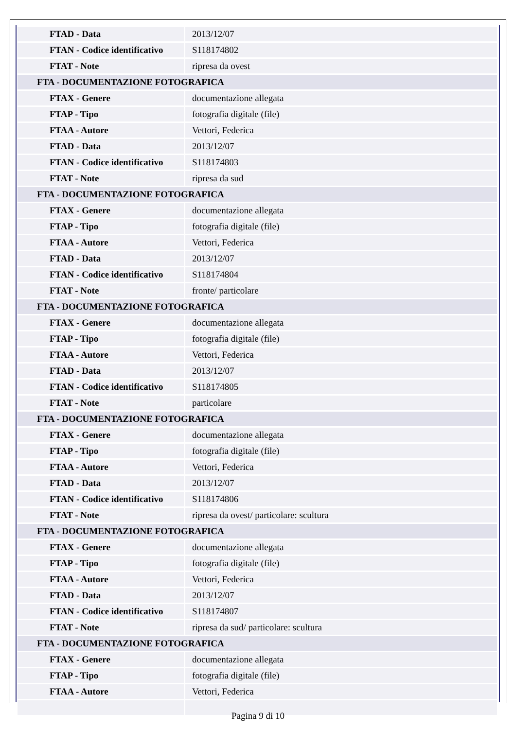| FTAD - Data | 2013/12/07 |
| FTAN - Codice identificativo | S118174802 |
| FTAT - Note | ripresa da ovest |
| FTA - DOCUMENTAZIONE FOTOGRAFICA | |
| FTAX - Genere | documentazione allegata |
| FTAP - Tipo | fotografia digitale (file) |
| FTAA - Autore | Vettori, Federica |
| FTAD - Data | 2013/12/07 |
| FTAN - Codice identificativo | S118174803 |
| FTAT - Note | ripresa da sud |
| FTA - DOCUMENTAZIONE FOTOGRAFICA | |
| FTAX - Genere | documentazione allegata |
| FTAP - Tipo | fotografia digitale (file) |
| FTAA - Autore | Vettori, Federica |
| FTAD - Data | 2013/12/07 |
| FTAN - Codice identificativo | S118174804 |
| FTAT - Note | fronte/ particolare |
| FTA - DOCUMENTAZIONE FOTOGRAFICA | |
| FTAX - Genere | documentazione allegata |
| FTAP - Tipo | fotografia digitale (file) |
| FTAA - Autore | Vettori, Federica |
| FTAD - Data | 2013/12/07 |
| FTAN - Codice identificativo | S118174805 |
| FTAT - Note | particolare |
| FTA - DOCUMENTAZIONE FOTOGRAFICA | |
| FTAX - Genere | documentazione allegata |
| FTAP - Tipo | fotografia digitale (file) |
| FTAA - Autore | Vettori, Federica |
| FTAD - Data | 2013/12/07 |
| FTAN - Codice identificativo | S118174806 |
| FTAT - Note | ripresa da ovest/ particolare: scultura |
| FTA - DOCUMENTAZIONE FOTOGRAFICA | |
| FTAX - Genere | documentazione allegata |
| FTAP - Tipo | fotografia digitale (file) |
| FTAA - Autore | Vettori, Federica |
| FTAD - Data | 2013/12/07 |
| FTAN - Codice identificativo | S118174807 |
| FTAT - Note | ripresa da sud/ particolare: scultura |
| FTA - DOCUMENTAZIONE FOTOGRAFICA | |
| FTAX - Genere | documentazione allegata |
| FTAP - Tipo | fotografia digitale (file) |
| FTAA - Autore | Vettori, Federica |
Pagina 9 di 10